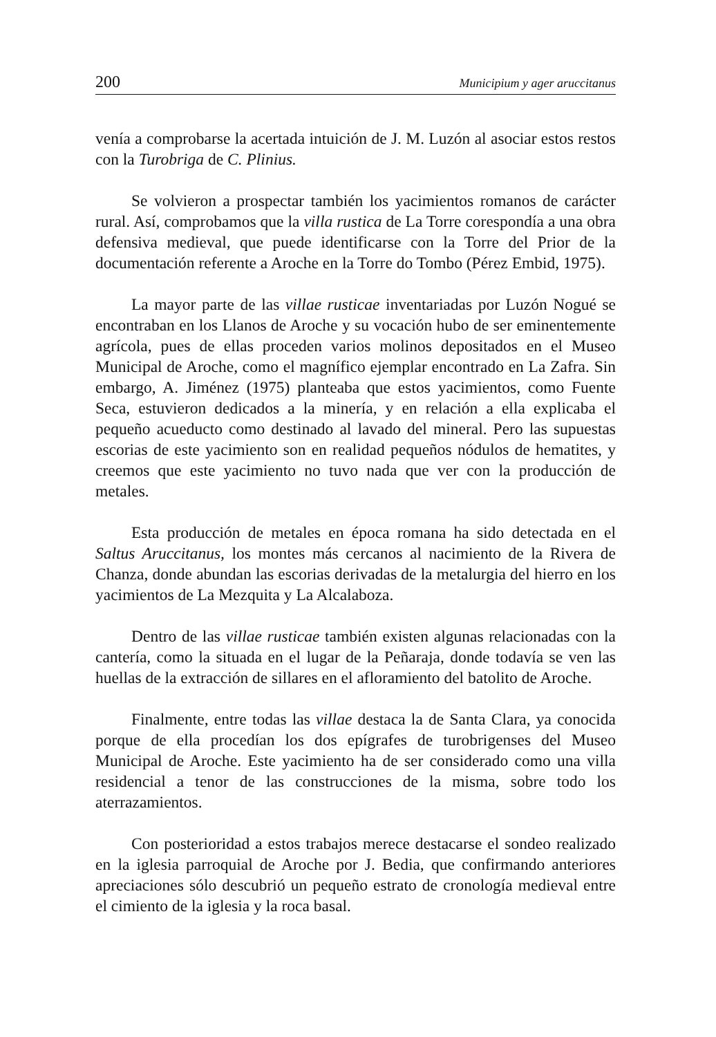200 Municipium y ager aruccitanus
venía a comprobarse la acertada intuición de J. M. Luzón al asociar estos restos con la Turobriga de C. Plinius.
Se volvieron a prospectar también los yacimientos romanos de carácter rural. Así, comprobamos que la villa rustica de La Torre corespondía a una obra defensiva medieval, que puede identificarse con la Torre del Prior de la documentación referente a Aroche en la Torre do Tombo (Pérez Embid, 1975).
La mayor parte de las villae rusticae inventariadas por Luzón Nogué se encontraban en los Llanos de Aroche y su vocación hubo de ser eminentemente agrícola, pues de ellas proceden varios molinos depositados en el Museo Municipal de Aroche, como el magnífico ejemplar encontrado en La Zafra. Sin embargo, A. Jiménez (1975) planteaba que estos yacimientos, como Fuente Seca, estuvieron dedicados a la minería, y en relación a ella explicaba el pequeño acueducto como destinado al lavado del mineral. Pero las supuestas escorias de este yacimiento son en realidad pequeños nódulos de hematites, y creemos que este yacimiento no tuvo nada que ver con la producción de metales.
Esta producción de metales en época romana ha sido detectada en el Saltus Aruccitanus, los montes más cercanos al nacimiento de la Rivera de Chanza, donde abundan las escorias derivadas de la metalurgia del hierro en los yacimientos de La Mezquita y La Alcalaboza.
Dentro de las villae rusticae también existen algunas relacionadas con la cantería, como la situada en el lugar de la Peñaraja, donde todavía se ven las huellas de la extracción de sillares en el afloramiento del batolito de Aroche.
Finalmente, entre todas las villae destaca la de Santa Clara, ya conocida porque de ella procedían los dos epígrafes de turobrigenses del Museo Municipal de Aroche. Este yacimiento ha de ser considerado como una villa residencial a tenor de las construcciones de la misma, sobre todo los aterrazamientos.
Con posterioridad a estos trabajos merece destacarse el sondeo realizado en la iglesia parroquial de Aroche por J. Bedia, que confirmando anteriores apreciaciones sólo descubrió un pequeño estrato de cronología medieval entre el cimiento de la iglesia y la roca basal.